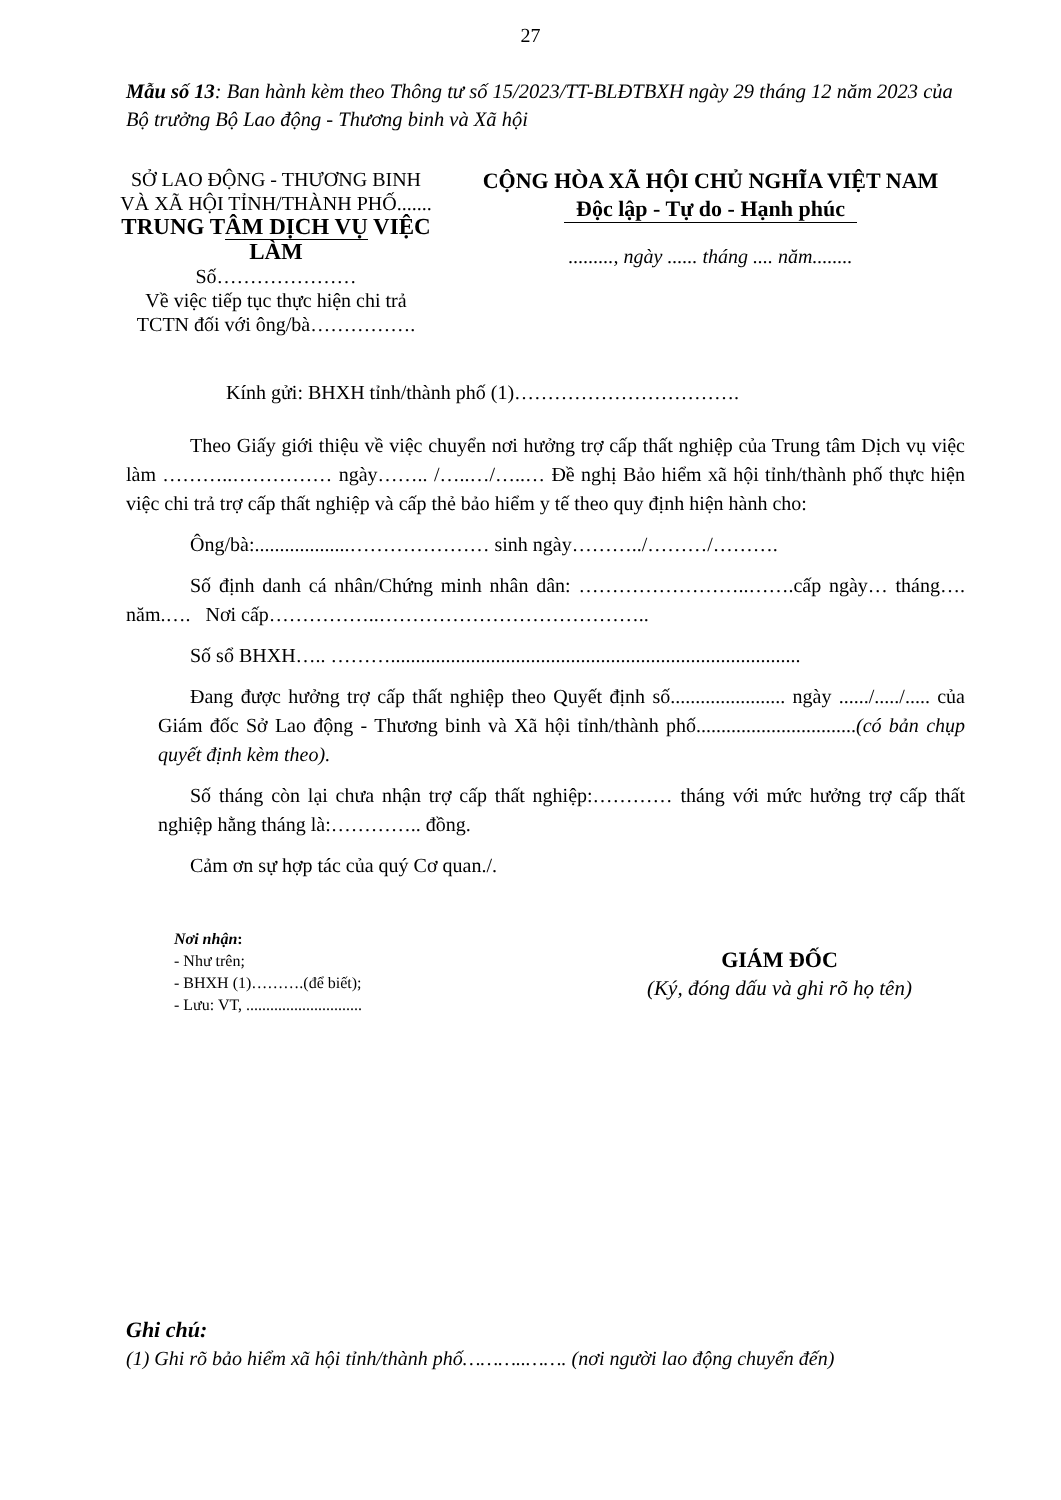27
Mẫu số 13: Ban hành kèm theo Thông tư số 15/2023/TT-BLĐTBXH ngày 29 tháng 12 năm 2023 của Bộ trưởng Bộ Lao động - Thương binh và Xã hội
SỞ LAO ĐỘNG - THƯƠNG BINH
VÀ XÃ HỘI TỈNH/THÀNH PHỐ.......
TRUNG TÂM DỊCH VỤ VIỆC LÀM
Số…………………
Về việc tiếp tục thực hiện chi trả
TCTN đối với ông/bà…………….
CỘNG HÒA XÃ HỘI CHỦ NGHĨA VIỆT NAM
Độc lập - Tự do - Hạnh phúc
........., ngày ...... tháng .... năm........
Kính gửi: BHXH tỉnh/thành phố (1)…………………………….
Theo Giấy giới thiệu về việc chuyển nơi hưởng trợ cấp thất nghiệp của Trung tâm Dịch vụ việc làm ………..…………… ngày…….. /…..…/…..… Đề nghị Bảo hiểm xã hội tỉnh/thành phố thực hiện việc chi trả trợ cấp thất nghiệp và cấp thẻ bảo hiểm y tế theo quy định hiện hành cho:
Ông/bà:...................………………… sinh ngày………../………/……….
Số định danh cá nhân/Chứng minh nhân dân: ……………………..…….cấp ngày… tháng…. năm.…. Nơi cấp……………..…………………………………..
Số sổ BHXH….. ………..................................................................................
Đang được hưởng trợ cấp thất nghiệp theo Quyết định số....................... ngày ....../...../..... của Giám đốc Sở Lao động - Thương binh và Xã hội tỉnh/thành phố................................(có bản chụp quyết định kèm theo).
Số tháng còn lại chưa nhận trợ cấp thất nghiệp:………… tháng với mức hưởng trợ cấp thất nghiệp hằng tháng là:………….. đồng.
Cảm ơn sự hợp tác của quý Cơ quan./.
Nơi nhận:
- Như trên;
- BHXH (1)……….(để biết);
- Lưu: VT, .............................
GIÁM ĐỐC
(Ký, đóng dấu và ghi rõ họ tên)
Ghi chú:
(1) Ghi rõ bảo hiểm xã hội tỉnh/thành phố………..……. (nơi người lao động chuyển đến)